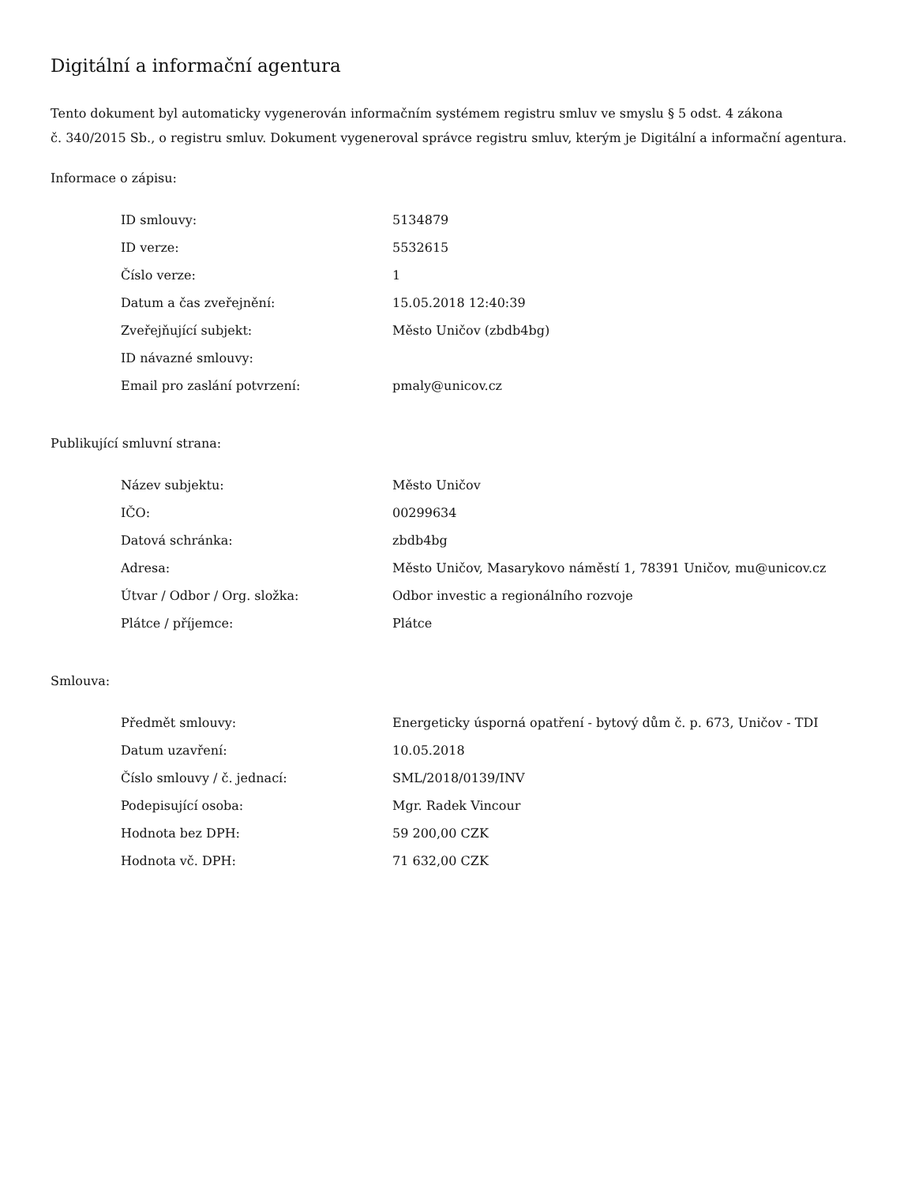Digitální a informační agentura
Tento dokument byl automaticky vygenerován informačním systémem registru smluv ve smyslu § 5 odst. 4 zákona
č. 340/2015 Sb., o registru smluv. Dokument vygeneroval správce registru smluv, kterým je Digitální a informační agentura.
Informace o zápisu:
| ID smlouvy: | 5134879 |
| ID verze: | 5532615 |
| Číslo verze: | 1 |
| Datum a čas zveřejnění: | 15.05.2018 12:40:39 |
| Zveřejňující subjekt: | Město Uničov (zbdb4bg) |
| ID návazné smlouvy: | |
| Email pro zaslání potvrzení: | pmaly@unicov.cz |
Publikující smluvní strana:
| Název subjektu: | Město Uničov |
| IČO: | 00299634 |
| Datová schránka: | zbdb4bg |
| Adresa: | Město Uničov, Masarykovo náměstí 1, 78391 Uničov, mu@unicov.cz |
| Útvar / Odbor / Org. složka: | Odbor investic a regionálního rozvoje |
| Plátce / příjemce: | Plátce |
Smlouva:
| Předmět smlouvy: | Energeticky úsporná opatření - bytový dům č. p. 673, Uničov - TDI |
| Datum uzavření: | 10.05.2018 |
| Číslo smlouvy / č. jednací: | SML/2018/0139/INV |
| Podepisující osoba: | Mgr. Radek Vincour |
| Hodnota bez DPH: | 59 200,00 CZK |
| Hodnota vč. DPH: | 71 632,00 CZK |